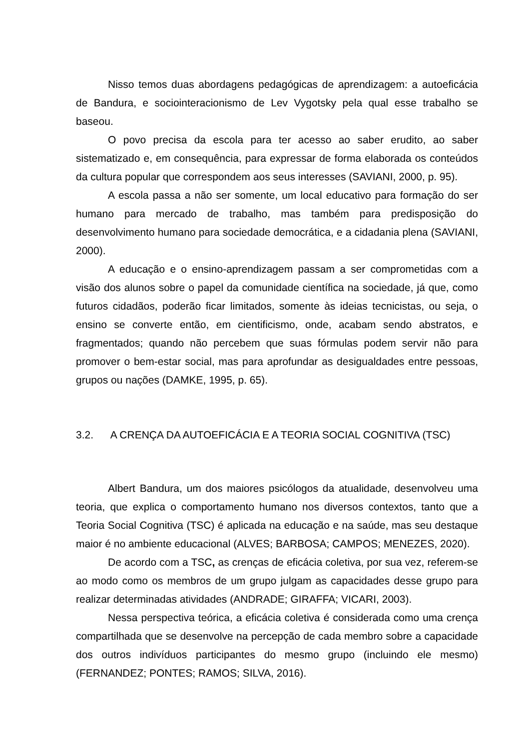Nisso temos duas abordagens pedagógicas de aprendizagem: a autoeficácia de Bandura, e sociointeracionismo de Lev Vygotsky pela qual esse trabalho se baseou.
O povo precisa da escola para ter acesso ao saber erudito, ao saber sistematizado e, em consequência, para expressar de forma elaborada os conteúdos da cultura popular que correspondem aos seus interesses (SAVIANI, 2000, p. 95).
A escola passa a não ser somente, um local educativo para formação do ser humano para mercado de trabalho, mas também para predisposição do desenvolvimento humano para sociedade democrática, e a cidadania plena (SAVIANI, 2000).
A educação e o ensino-aprendizagem passam a ser comprometidas com a visão dos alunos sobre o papel da comunidade científica na sociedade, já que, como futuros cidadãos, poderão ficar limitados, somente às ideias tecnicistas, ou seja, o ensino se converte então, em cientificismo, onde, acabam sendo abstratos, e fragmentados; quando não percebem que suas fórmulas podem servir não para promover o bem-estar social, mas para aprofundar as desigualdades entre pessoas, grupos ou nações (DAMKE, 1995, p. 65).
3.2. A CRENÇA DA AUTOEFICÁCIA E A TEORIA SOCIAL COGNITIVA (TSC)
Albert Bandura, um dos maiores psicólogos da atualidade, desenvolveu uma teoria, que explica o comportamento humano nos diversos contextos, tanto que a Teoria Social Cognitiva (TSC) é aplicada na educação e na saúde, mas seu destaque maior é no ambiente educacional (ALVES; BARBOSA; CAMPOS; MENEZES, 2020).
De acordo com a TSC, as crenças de eficácia coletiva, por sua vez, referem-se ao modo como os membros de um grupo julgam as capacidades desse grupo para realizar determinadas atividades (ANDRADE; GIRAFFA; VICARI, 2003).
Nessa perspectiva teórica, a eficácia coletiva é considerada como uma crença compartilhada que se desenvolve na percepção de cada membro sobre a capacidade dos outros indivíduos participantes do mesmo grupo (incluindo ele mesmo) (FERNANDEZ; PONTES; RAMOS; SILVA, 2016).